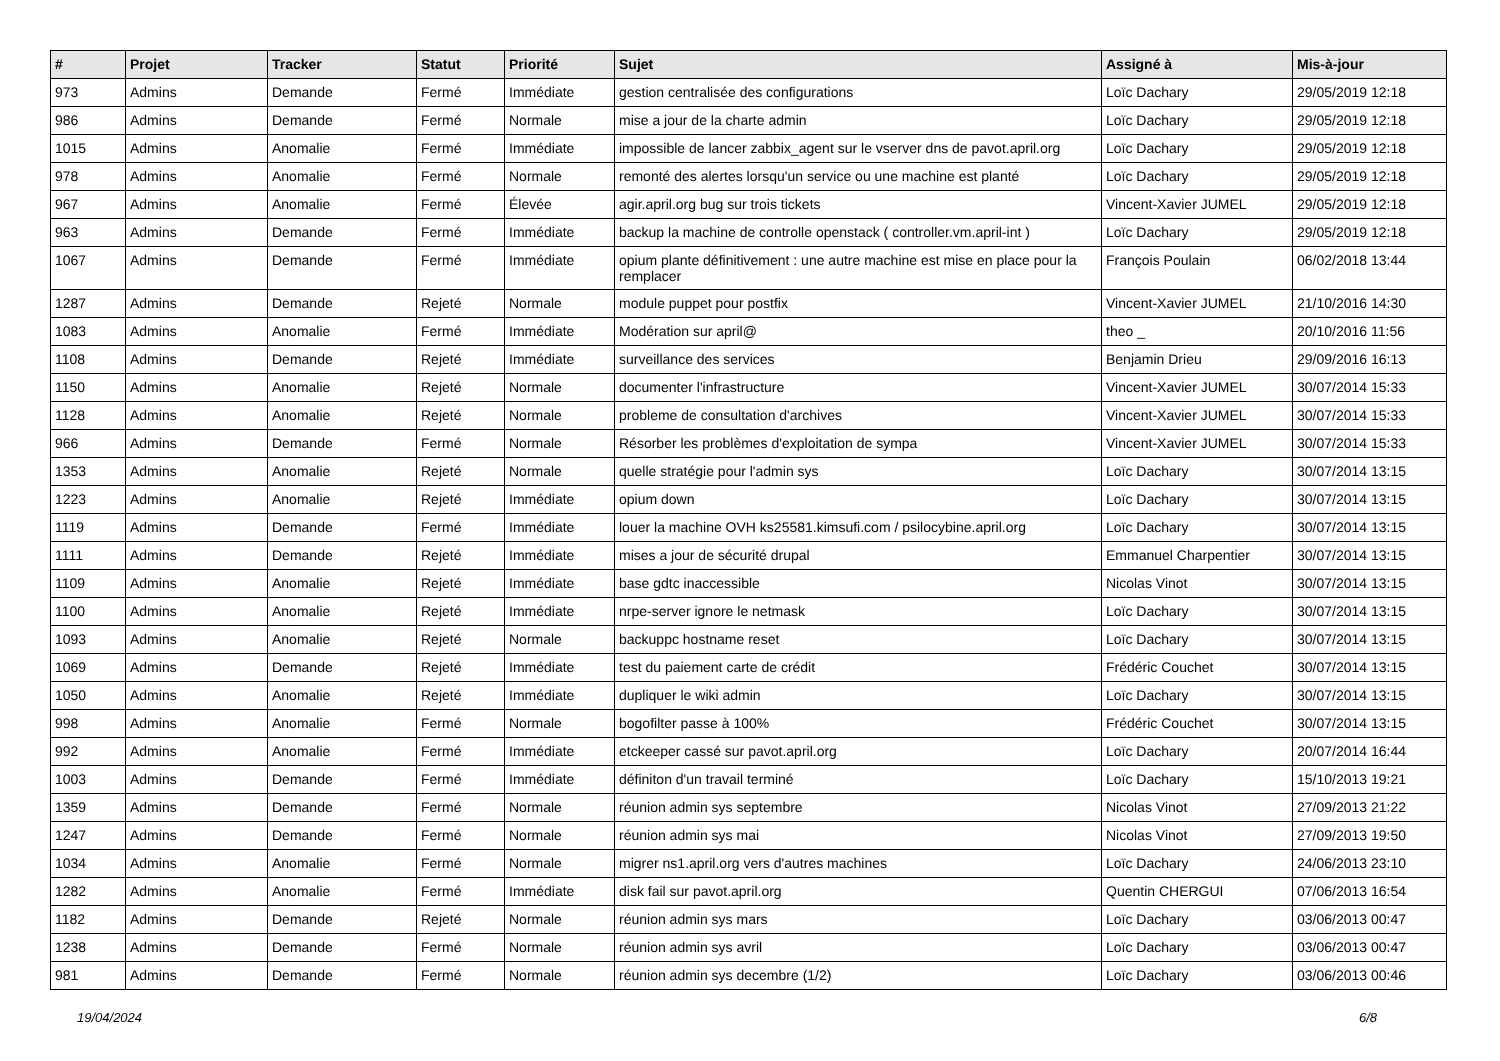| # | Projet | Tracker | Statut | Priorité | Sujet | Assigné à | Mis-à-jour |
| --- | --- | --- | --- | --- | --- | --- | --- |
| 973 | Admins | Demande | Fermé | Immédiate | gestion centralisée des configurations | Loïc Dachary | 29/05/2019 12:18 |
| 986 | Admins | Demande | Fermé | Normale | mise a jour de la charte admin | Loïc Dachary | 29/05/2019 12:18 |
| 1015 | Admins | Anomalie | Fermé | Immédiate | impossible de lancer zabbix_agent sur le vserver dns de pavot.april.org | Loïc Dachary | 29/05/2019 12:18 |
| 978 | Admins | Anomalie | Fermé | Normale | remonté des alertes lorsqu'un service ou une machine est planté | Loïc Dachary | 29/05/2019 12:18 |
| 967 | Admins | Anomalie | Fermé | Élevée | agir.april.org bug sur trois tickets | Vincent-Xavier JUMEL | 29/05/2019 12:18 |
| 963 | Admins | Demande | Fermé | Immédiate | backup la machine de controlle openstack ( controller.vm.april-int ) | Loïc Dachary | 29/05/2019 12:18 |
| 1067 | Admins | Demande | Fermé | Immédiate | opium plante définitivement : une autre machine est mise en place pour la remplacer | François Poulain | 06/02/2018 13:44 |
| 1287 | Admins | Demande | Rejeté | Normale | module puppet pour postfix | Vincent-Xavier JUMEL | 21/10/2016 14:30 |
| 1083 | Admins | Anomalie | Fermé | Immédiate | Modération sur april@ | theo _ | 20/10/2016 11:56 |
| 1108 | Admins | Demande | Rejeté | Immédiate | surveillance des services | Benjamin Drieu | 29/09/2016 16:13 |
| 1150 | Admins | Anomalie | Rejeté | Normale | documenter l'infrastructure | Vincent-Xavier JUMEL | 30/07/2014 15:33 |
| 1128 | Admins | Anomalie | Rejeté | Normale | probleme de consultation d'archives | Vincent-Xavier JUMEL | 30/07/2014 15:33 |
| 966 | Admins | Demande | Fermé | Normale | Résorber les problèmes d'exploitation de sympa | Vincent-Xavier JUMEL | 30/07/2014 15:33 |
| 1353 | Admins | Anomalie | Rejeté | Normale | quelle stratégie pour l'admin sys | Loïc Dachary | 30/07/2014 13:15 |
| 1223 | Admins | Anomalie | Rejeté | Immédiate | opium down | Loïc Dachary | 30/07/2014 13:15 |
| 1119 | Admins | Demande | Fermé | Immédiate | louer la machine OVH ks25581.kimsufi.com / psilocybine.april.org | Loïc Dachary | 30/07/2014 13:15 |
| 1111 | Admins | Demande | Rejeté | Immédiate | mises a jour de sécurité drupal | Emmanuel Charpentier | 30/07/2014 13:15 |
| 1109 | Admins | Anomalie | Rejeté | Immédiate | base gdtc inaccessible | Nicolas Vinot | 30/07/2014 13:15 |
| 1100 | Admins | Anomalie | Rejeté | Immédiate | nrpe-server ignore le netmask | Loïc Dachary | 30/07/2014 13:15 |
| 1093 | Admins | Anomalie | Rejeté | Normale | backuppc hostname reset | Loïc Dachary | 30/07/2014 13:15 |
| 1069 | Admins | Demande | Rejeté | Immédiate | test du paiement carte de crédit | Frédéric Couchet | 30/07/2014 13:15 |
| 1050 | Admins | Anomalie | Rejeté | Immédiate | dupliquer le wiki admin | Loïc Dachary | 30/07/2014 13:15 |
| 998 | Admins | Anomalie | Fermé | Normale | bogofilter passe à 100% | Frédéric Couchet | 30/07/2014 13:15 |
| 992 | Admins | Anomalie | Fermé | Immédiate | etckeeper cassé sur pavot.april.org | Loïc Dachary | 20/07/2014 16:44 |
| 1003 | Admins | Demande | Fermé | Immédiate | définiton d'un travail terminé | Loïc Dachary | 15/10/2013 19:21 |
| 1359 | Admins | Demande | Fermé | Normale | réunion admin sys septembre | Nicolas Vinot | 27/09/2013 21:22 |
| 1247 | Admins | Demande | Fermé | Normale | réunion admin sys mai | Nicolas Vinot | 27/09/2013 19:50 |
| 1034 | Admins | Anomalie | Fermé | Normale | migrer ns1.april.org vers d'autres machines | Loïc Dachary | 24/06/2013 23:10 |
| 1282 | Admins | Anomalie | Fermé | Immédiate | disk fail sur pavot.april.org | Quentin CHERGUI | 07/06/2013 16:54 |
| 1182 | Admins | Demande | Rejeté | Normale | réunion admin sys mars | Loïc Dachary | 03/06/2013 00:47 |
| 1238 | Admins | Demande | Fermé | Normale | réunion admin sys avril | Loïc Dachary | 03/06/2013 00:47 |
| 981 | Admins | Demande | Fermé | Normale | réunion admin sys decembre (1/2) | Loïc Dachary | 03/06/2013 00:46 |
19/04/2024 6/8